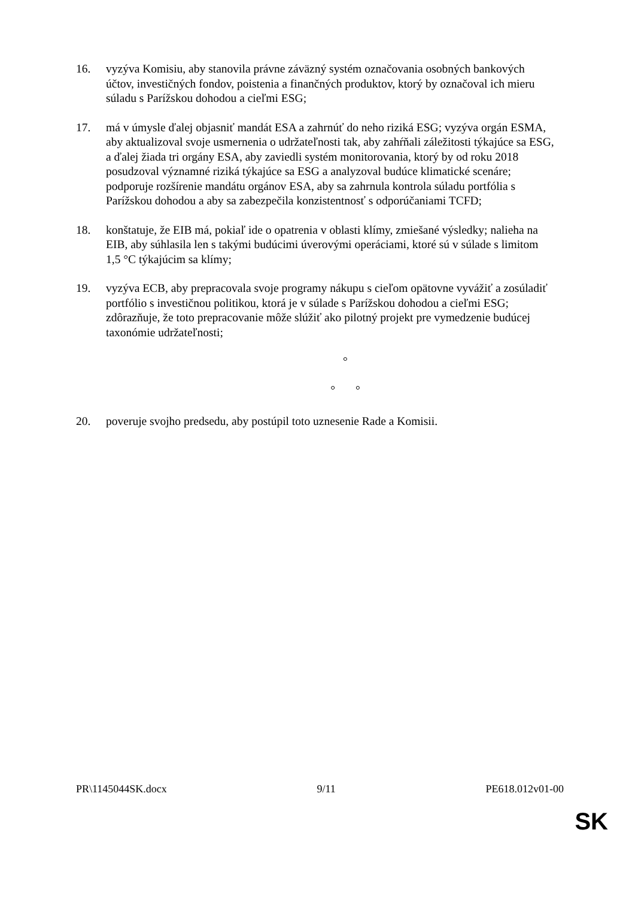16. vyzýva Komisiu, aby stanovila právne záväzný systém označovania osobných bankových účtov, investičných fondov, poistenia a finančných produktov, ktorý by označoval ich mieru súladu s Parížskou dohodou a cieľmi ESG;
17. má v úmysle ďalej objasniť mandát ESA a zahrnúť do neho riziká ESG; vyzýva orgán ESMA, aby aktualizoval svoje usmernenia o udržateľnosti tak, aby zahŕňali záležitosti týkajúce sa ESG, a ďalej žiada tri orgány ESA, aby zaviedli systém monitorovania, ktorý by od roku 2018 posudzoval významné riziká týkajúce sa ESG a analyzoval budúce klimatické scenáre; podporuje rozšírenie mandátu orgánov ESA, aby sa zahrnula kontrola súladu portfólia s Parížskou dohodou a aby sa zabezpečila konzistentnosť s odporúčaniami TCFD;
18. konštatuje, že EIB má, pokiaľ ide o opatrenia v oblasti klímy, zmiešané výsledky; nalieha na EIB, aby súhlasila len s takými budúcimi úverovými operáciami, ktoré sú v súlade s limitom 1,5 °C týkajúcim sa klímy;
19. vyzýva ECB, aby prepracovala svoje programy nákupu s cieľom opätovne vyvážiť a zosúladiť portfólio s investičnou politikou, ktorá je v súlade s Parížskou dohodou a cieľmi ESG; zdôrazňuje, že toto prepracovanie môže slúžiť ako pilotný projekt pre vymedzenie budúcej taxonómie udržateľnosti;
°
° °
20. poveruje svojho predsedu, aby postúpil toto uznesenie Rade a Komisii.
PR\1145044SK.docx 9/11 PE618.012v01-00
SK